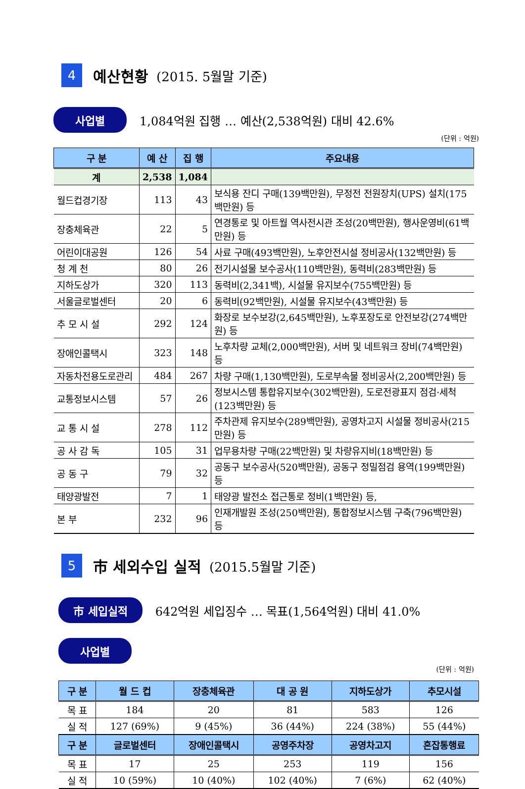4 예산현황 (2015. 5월말 기준)
사업별 1,084억원 집행 … 예산(2,538억원) 대비 42.6%
(단위 : 억원)
| 구 분 | 예 산 | 집 행 | 주요내용 |
| --- | --- | --- | --- |
| 계 | 2,538 | 1,084 | |
| 월드컵경기장 | 113 | 43 | 보식용 잔디 구매(139백만원), 무정전 전원장치(UPS) 설치(175백만원) 등 |
| 장충체육관 | 22 | 5 | 연경통로 및 아트월 역사전시관 조성(20백만원), 행사운영비(61백만원) 등 |
| 어린이대공원 | 126 | 54 | 사료 구매(493백만원), 노후안전시설 정비공사(132백만원) 등 |
| 청 계 천 | 80 | 26 | 전기시설물 보수공사(110백만원), 동력비(283백만원) 등 |
| 지하도상가 | 320 | 113 | 동력비(2,341백), 시설물 유지보수(755백만원) 등 |
| 서울글로벌센터 | 20 | 6 | 동력비(92백만원), 시설물 유지보수(43백만원) 등 |
| 추 모 시 설 | 292 | 124 | 화장로 보수보강(2,645백만원), 노후포장도로 안전보강(274백만원) 등 |
| 장애인콜택시 | 323 | 148 | 노후차량 교체(2,000백만원), 서버 및 네트워크 장비(74백만원) 등 |
| 자동차전용도로관리 | 484 | 267 | 차량 구매(1,130백만원), 도로부속물 정비공사(2,200백만원) 등 |
| 교통정보시스템 | 57 | 26 | 정보시스템 통합유지보수(302백만원), 도로전광표지 점검·세척 (123백만원) 등 |
| 교 통 시 설 | 278 | 112 | 주차관제 유지보수(289백만원), 공영차고지 시설물 정비공사(215만원) 등 |
| 공 사 감 독 | 105 | 31 | 업무용차량 구매(22백만원) 및 차량유지비(18백만원) 등 |
| 공 동 구 | 79 | 32 | 공동구 보수공사(520백만원), 공동구 정밀점검 용역(199백만원) 등 |
| 태양광발전 | 7 | 1 | 태양광 발전소 접근통로 정비(1백만원) 등, |
| 본 부 | 232 | 96 | 인재개발원 조성(250백만원), 통합정보시스템 구축(796백만원) 등 |
5 市 세외수입 실적 (2015.5월말 기준)
市 세입실적 642억원 세입징수 … 목표(1,564억원) 대비 41.0%
사업별
(단위 : 억원)
| 구 분 | 월 드 컵 | 장충체육관 | 대 공 원 | 지하도상가 | 추모시설 |
| --- | --- | --- | --- | --- | --- |
| 목 표 | 184 | 20 | 81 | 583 | 126 |
| 실 적 | 127 (69%) | 9 (45%) | 36 (44%) | 224 (38%) | 55 (44%) |
| 구 분 | 글로벌센터 | 장애인콜택시 | 공영주차장 | 공영차고지 | 혼잡통행료 |
| 목 표 | 17 | 25 | 253 | 119 | 156 |
| 실 적 | 10 (59%) | 10 (40%) | 102 (40%) | 7 (6%) | 62 (40%) |